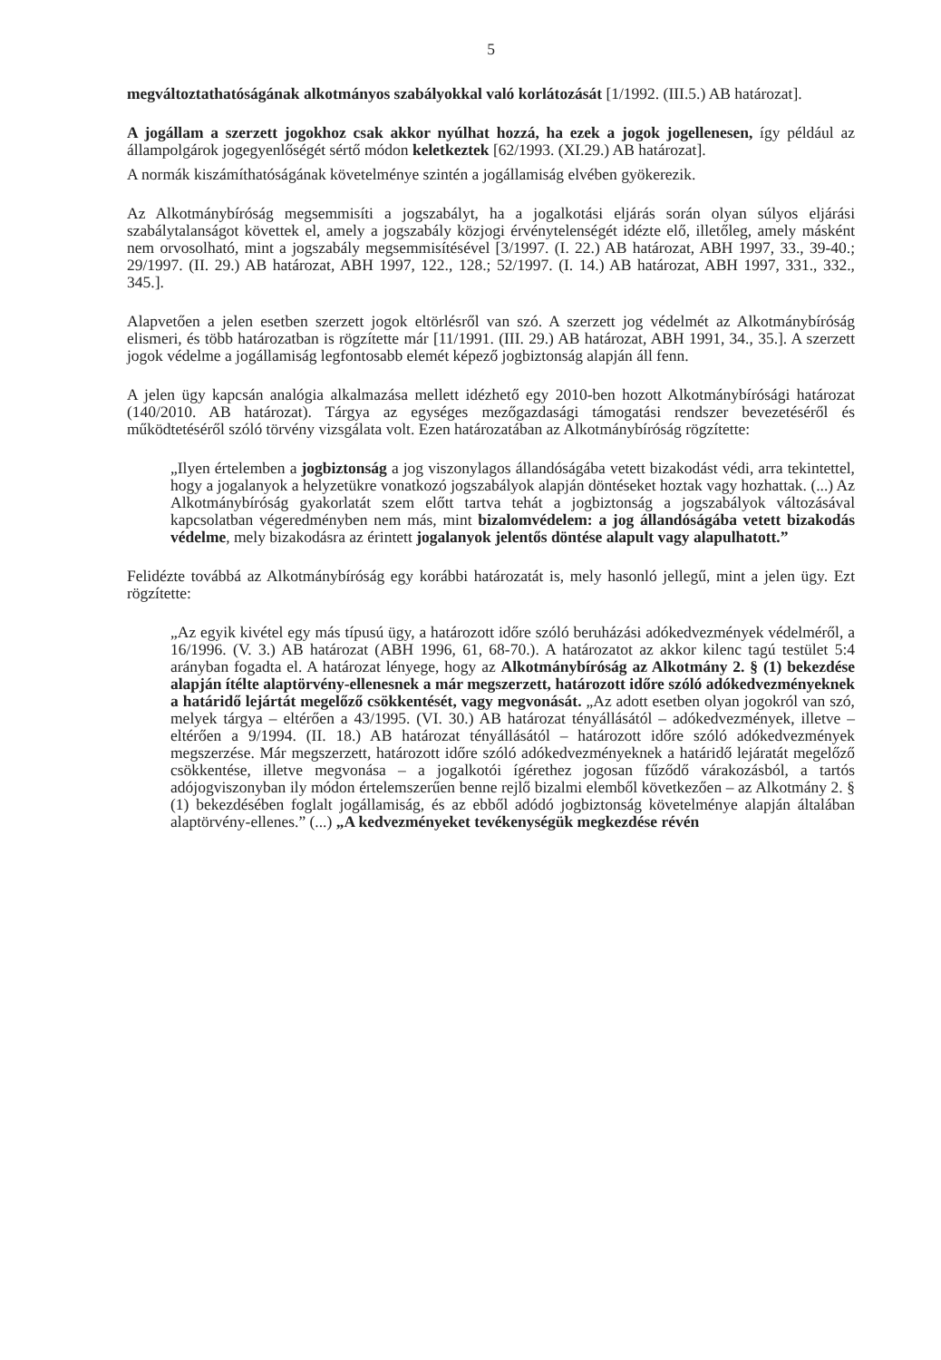5
megváltoztathatóságának alkotmányos szabályokkal való korlátozását [1/1992. (III.5.) AB határozat].
A jogállam a szerzett jogokhoz csak akkor nyúlhat hozzá, ha ezek a jogok jogellenesen, így például az állampolgárok jogegyenlőségét sértő módon keletkeztek [62/1993. (XI.29.) AB határozat].
A normák kiszámíthatóságának követelménye szintén a jogállamiság elvében gyökerezik.
Az Alkotmánybíróság megsemmisíti a jogszabályt, ha a jogalkotási eljárás során olyan súlyos eljárási szabálytalanságot követtek el, amely a jogszabály közjogi érvénytelenségét idézte elő, illetőleg, amely másként nem orvosolható, mint a jogszabály megsemmisítésével [3/1997. (I. 22.) AB határozat, ABH 1997, 33., 39-40.; 29/1997. (II. 29.) AB határozat, ABH 1997, 122., 128.; 52/1997. (I. 14.) AB határozat, ABH 1997, 331., 332., 345.].
Alapvetően a jelen esetben szerzett jogok eltörlésről van szó. A szerzett jog védelmét az Alkotmánybíróság elismeri, és több határozatban is rögzítette már [11/1991. (III. 29.) AB határozat, ABH 1991, 34., 35.]. A szerzett jogok védelme a jogállamiság legfontosabb elemét képező jogbiztonság alapján áll fenn.
A jelen ügy kapcsán analógia alkalmazása mellett idézhető egy 2010-ben hozott Alkotmánybírósági határozat (140/2010. AB határozat). Tárgya az egységes mezőgazdasági támogatási rendszer bevezetéséről és működtetéséről szóló törvény vizsgálata volt. Ezen határozatában az Alkotmánybíróság rögzítette:
„Ilyen értelemben a jogbiztonság a jog viszonylagos állandóságába vetett bizakodást védi, arra tekintettel, hogy a jogalanyok a helyzetükre vonatkozó jogszabályok alapján döntéseket hoztak vagy hozhattak. (...) Az Alkotmánybíróság gyakorlatát szem előtt tartva tehát a jogbiztonság a jogszabályok változásával kapcsolatban végeredményben nem más, mint bizalomvédelem: a jog állandóságába vetett bizakodás védelme, mely bizakodásra az érintett jogalanyok jelentős döntése alapult vagy alapulhatott.”
Felidézte továbbá az Alkotmánybíróság egy korábbi határozatát is, mely hasonló jellegű, mint a jelen ügy. Ezt rögzítette:
„Az egyik kivétel egy más típusú ügy, a határozott időre szóló beruházási adókedvezmények védelméről, a 16/1996. (V. 3.) AB határozat (ABH 1996, 61, 68-70.). A határozatot az akkor kilenc tagú testület 5:4 arányban fogadta el. A határozat lényege, hogy az Alkotmánybíróság az Alkotmány 2. § (1) bekezdése alapján ítélte alaptörvény-ellenesnek a már megszerzett, határozott időre szóló adókedvezményeknek a határidő lejártát megelőző csökkentését, vagy megvonását. „Az adott esetben olyan jogokról van szó, melyek tárgya – eltérően a 43/1995. (VI. 30.) AB határozat tényállásától – adókedvezmények, illetve – eltérően a 9/1994. (II. 18.) AB határozat tényállásától – határozott időre szóló adókedvezmények megszerzése. Már megszerzett, határozott időre szóló adókedvezményeknek a határidő lejáratát megelőző csökkentése, illetve megvonása – a jogalkotói ígérethez jogosan fűződő várakozásból, a tartós adójogviszonyban ily módon értelemszerűen benne rejlő bizalmi elemből következően – az Alkotmány 2. § (1) bekezdésében foglalt jogállamiság, és az ebből adódó jogbiztonság követelménye alapján általában alaptörvény-ellenes.” (...) „A kedvezményeket tevékenységük megkezdése révén